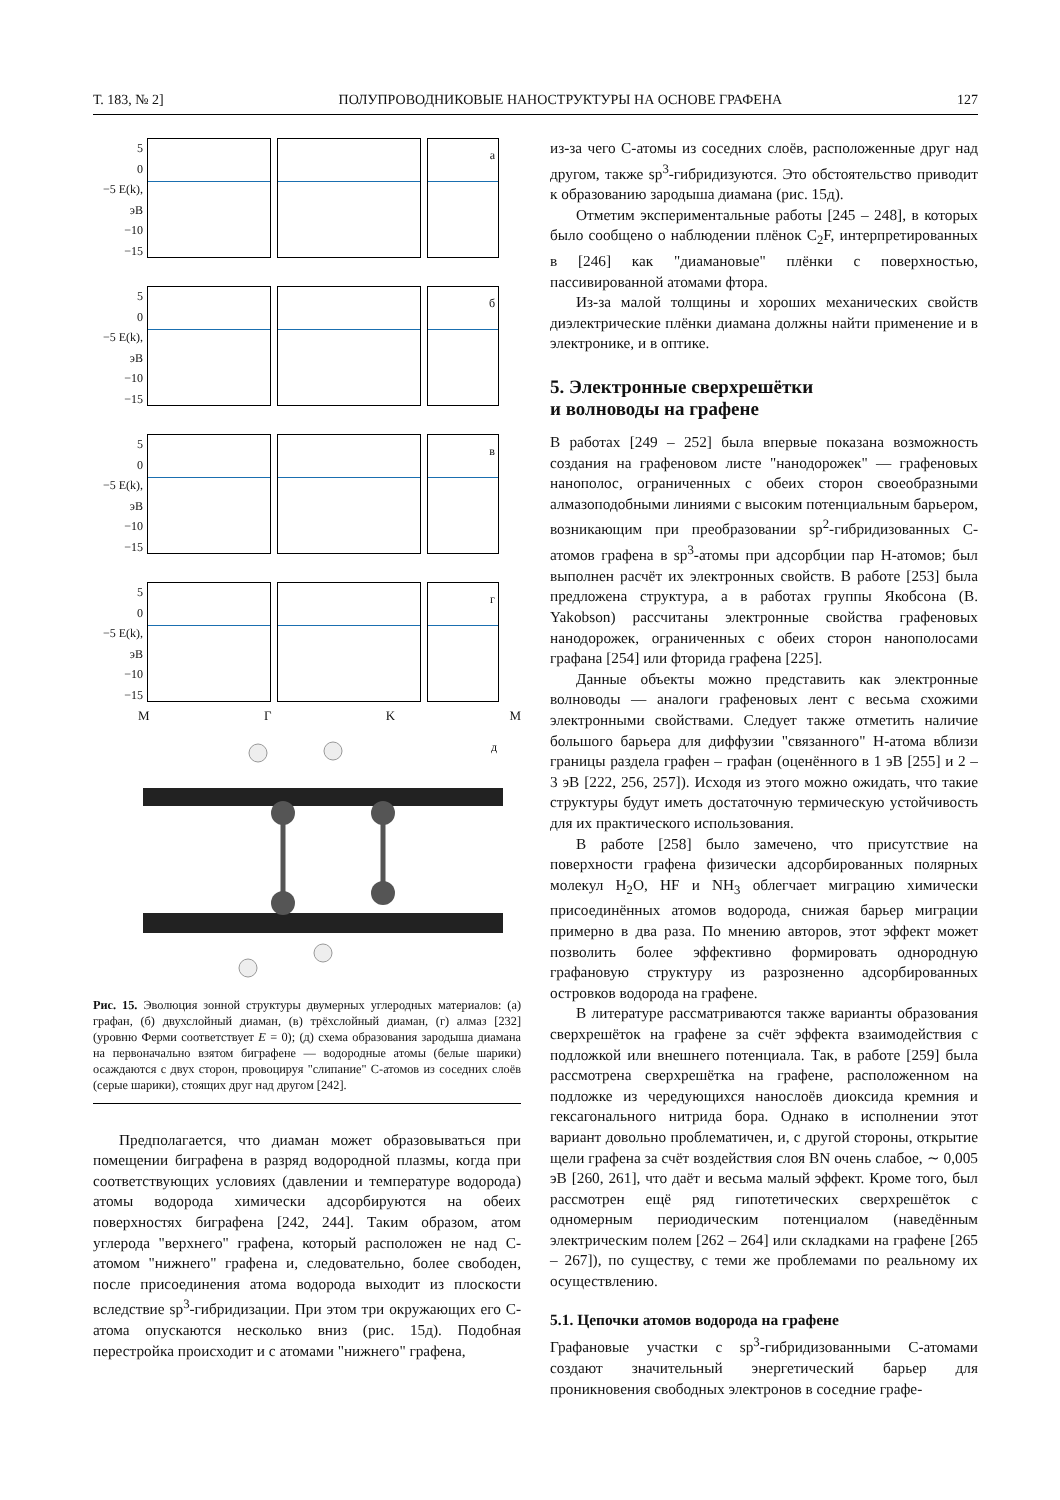Т. 183, № 2] ПОЛУПРОВОДНИКОВЫЕ НАНОСТРУКТУРЫ НА ОСНОВЕ ГРАФЕНА 127
5
0
−5 E(k), эВ
−10
−15
а
5
0
−5 E(k), эВ
−10
−15
б
5
0
−5 E(k), эВ
−10
−15
в
5
0
−5 E(k), эВ
−10
−15
г
MГKM
д
Рис. 15. Эволюция зонной структуры двумерных углеродных материалов: (а) графан, (б) двухслойный диаман, (в) трёхслойный диаман, (г) алмаз [232] (уровню Ферми соответствует E = 0); (д) схема образования зародыша диамана на первоначально взятом биграфене — водородные атомы (белые шарики) осаждаются с двух сторон, провоцируя "слипание" С-атомов из соседних слоёв (серые шарики), стоящих друг над другом [242].
Предполагается, что диаман может образовываться при помещении биграфена в разряд водородной плазмы, когда при соответствующих условиях (давлении и температуре водорода) атомы водорода химически адсорбируются на обеих поверхностях биграфена [242, 244]. Таким образом, атом углерода "верхнего" графена, который расположен не над С-атомом "нижнего" графена и, следовательно, более свободен, после присоединения атома водорода выходит из плоскости вследствие sp<sup>3</sup>-гибридизации. При этом три окружающих его С-атома опускаются несколько вниз (рис. 15д). Подобная перестройка происходит и с атомами "нижнего" графена,
из-за чего С-атомы из соседних слоёв, расположенные друг над другом, также sp<sup>3</sup>-гибридизуются. Это обстоятельство приводит к образованию зародыша диамана (рис. 15д).
Отметим экспериментальные работы [245 – 248], в которых было сообщено о наблюдении плёнок C<sub>2</sub>F, интерпретированных в [246] как "диамановые" плёнки с поверхностью, пассивированной атомами фтора.
Из-за малой толщины и хороших механических свойств диэлектрические плёнки диамана должны найти применение и в электронике, и в оптике.
5. Электронные сверхрешётки
и волноводы на графене
В работах [249 – 252] была впервые показана возможность создания на графеновом листе "нанодорожек" — графеновых нанополос, ограниченных с обеих сторон своеобразными алмазоподобными линиями с высоким потенциальным барьером, возникающим при преобразовании sp<sup>2</sup>-гибридизованных С-атомов графена в sp<sup>3</sup>-атомы при адсорбции пар Н-атомов; был выполнен расчёт их электронных свойств. В работе [253] была предложена структура, а в работах группы Якобсона (B. Yakobson) рассчитаны электронные свойства графеновых нанодорожек, ограниченных с обеих сторон нанополосами графана [254] или фторида графена [225].
Данные объекты можно представить как электронные волноводы — аналоги графеновых лент с весьма схожими электронными свойствами. Следует также отметить наличие большого барьера для диффузии "связанного" Н-атома вблизи границы раздела графен – графан (оценённого в 1 эВ [255] и 2 – 3 эВ [222, 256, 257]). Исходя из этого можно ожидать, что такие структуры будут иметь достаточную термическую устойчивость для их практического использования.
В работе [258] было замечено, что присутствие на поверхности графена физически адсорбированных полярных молекул H<sub>2</sub>O, HF и NH<sub>3</sub> облегчает миграцию химически присоединённых атомов водорода, снижая барьер миграции примерно в два раза. По мнению авторов, этот эффект может позволить более эффективно формировать однородную графановую структуру из разрозненно адсорбированных островков водорода на графене.
В литературе рассматриваются также варианты образования сверхрешёток на графене за счёт эффекта взаимодействия с подложкой или внешнего потенциала. Так, в работе [259] была рассмотрена сверхрешётка на графене, расположенном на подложке из чередующихся нанослоёв диоксида кремния и гексагонального нитрида бора. Однако в исполнении этот вариант довольно проблематичен, и, с другой стороны, открытие щели графена за счёт воздействия слоя BN очень слабое, ∼ 0,005 эВ [260, 261], что даёт и весьма малый эффект. Кроме того, был рассмотрен ещё ряд гипотетических сверхрешёток с одномерным периодическим потенциалом (наведённым электрическим полем [262 – 264] или складками на графене [265 – 267]), по существу, с теми же проблемами по реальному их осуществлению.
5.1. Цепочки атомов водорода на графене
Графановые участки с sp<sup>3</sup>-гибридизованными С-атомами создают значительный энергетический барьер для проникновения свободных электронов в соседние графе-